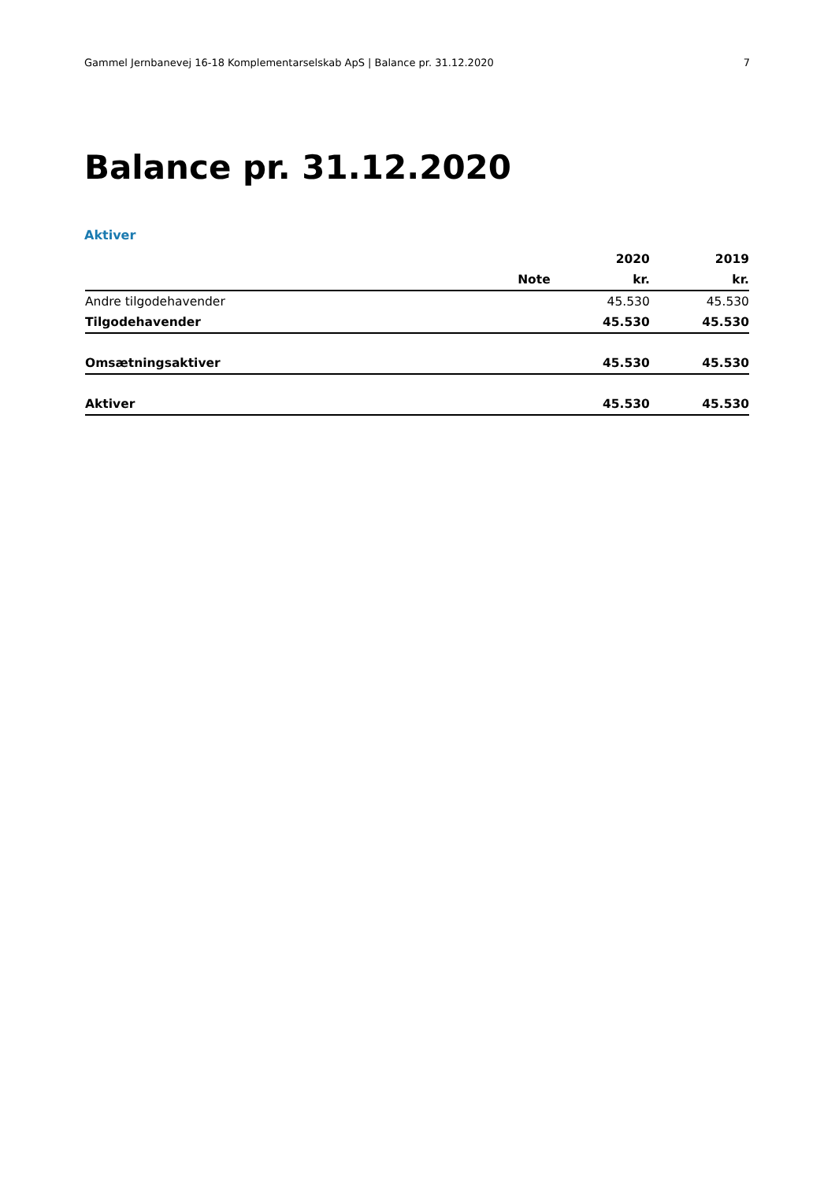Gammel Jernbanevej 16-18 Komplementarselskab ApS | Balance pr. 31.12.2020 7
Balance pr. 31.12.2020
Aktiver
| | | 2020 | 2019 |
| --- | --- | --- | --- |
| | Note | kr. | kr. |
| Andre tilgodehavender | | 45.530 | 45.530 |
| Tilgodehavender | | 45.530 | 45.530 |
| Omsætningsaktiver | | 45.530 | 45.530 |
| Aktiver | | 45.530 | 45.530 |